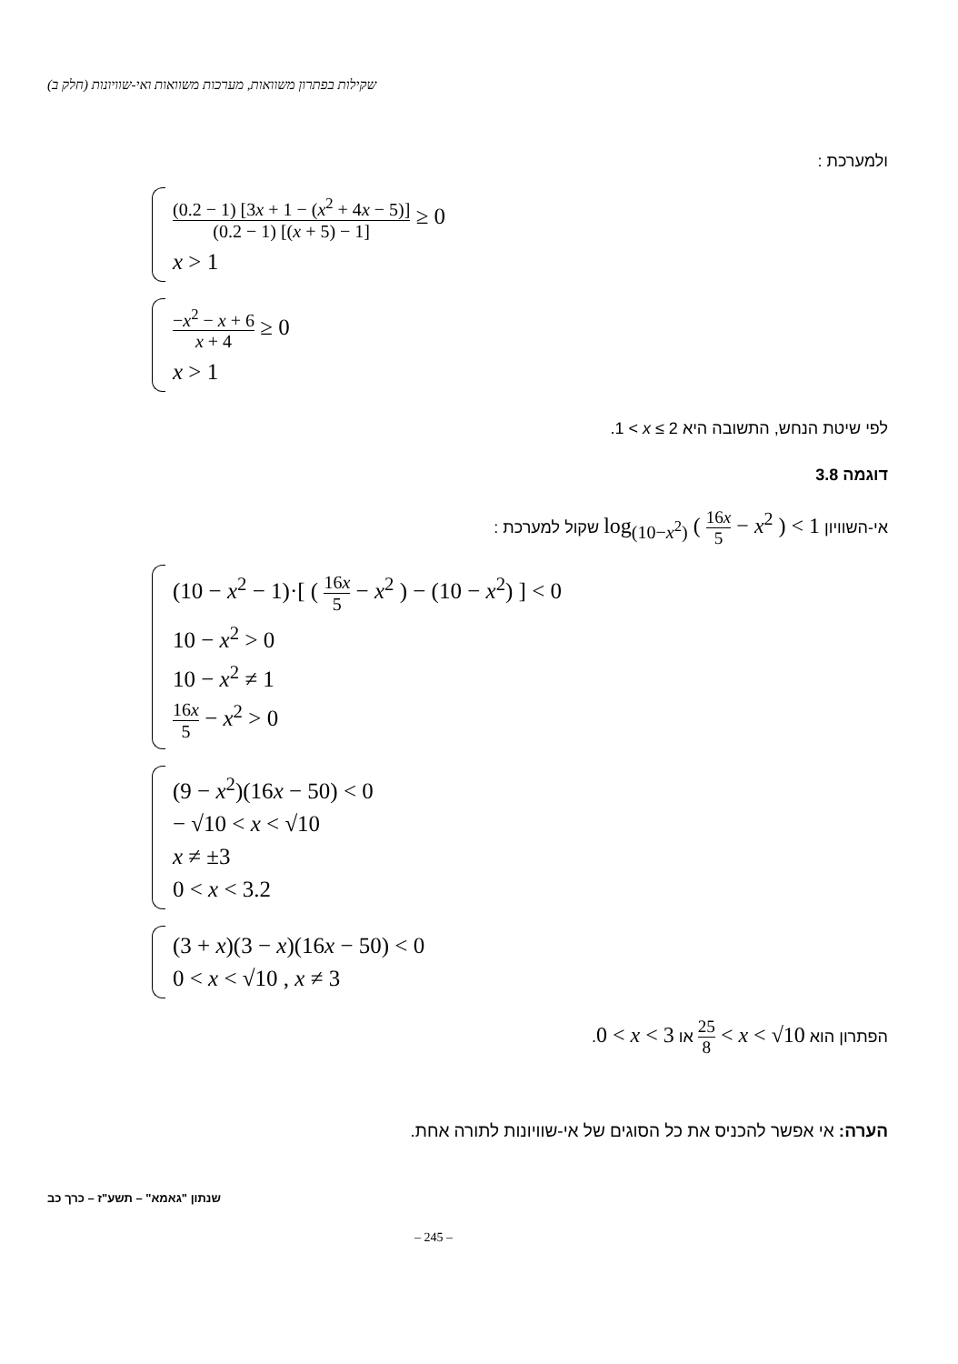שקילות בפתרון משוואות, מערכות משוואות ואי-שוויונות (חלק ב)
ולמערכת :
(0.2 − 1) [3x + 1 − (x<sup>2</sup> + 4x − 5)] (0.2 − 1) [(x + 5) − 1] ≥ 0
x > 1
−x<sup>2</sup> − x + 6 x + 4 ≥ 0
x > 1
לפי שיטת הנחש, התשובה היא 1 < x ≤ 2.
דוגמה 3.8
אי-השוויון log<sub>(10−x<sup>2</sup>)</sub> ( 16x 5 − x<sup>2</sup> ) < 1 שקול למערכת :
(10 − x<sup>2</sup> − 1)·[ ( 16x 5 − x<sup>2</sup> ) − (10 − x<sup>2</sup>) ] < 0
10 − x<sup>2</sup> > 0
10 − x<sup>2</sup> ≠ 1
16x 5 − x<sup>2</sup> > 0
(9 − x<sup>2</sup>)(16x − 50) < 0
− √10 < x < √10
x ≠ ±3
0 < x < 3.2
(3 + x)(3 − x)(16x − 50) < 0
0 < x < √10 , x ≠ 3
הפתרון הוא 25 8 < x < √10 או 0 < x < 3.
הערה: אי אפשר להכניס את כל הסוגים של אי-שוויונות לתורה אחת.
שנתון "גאמא" – תשע"ז – כרך כב
– 245 –